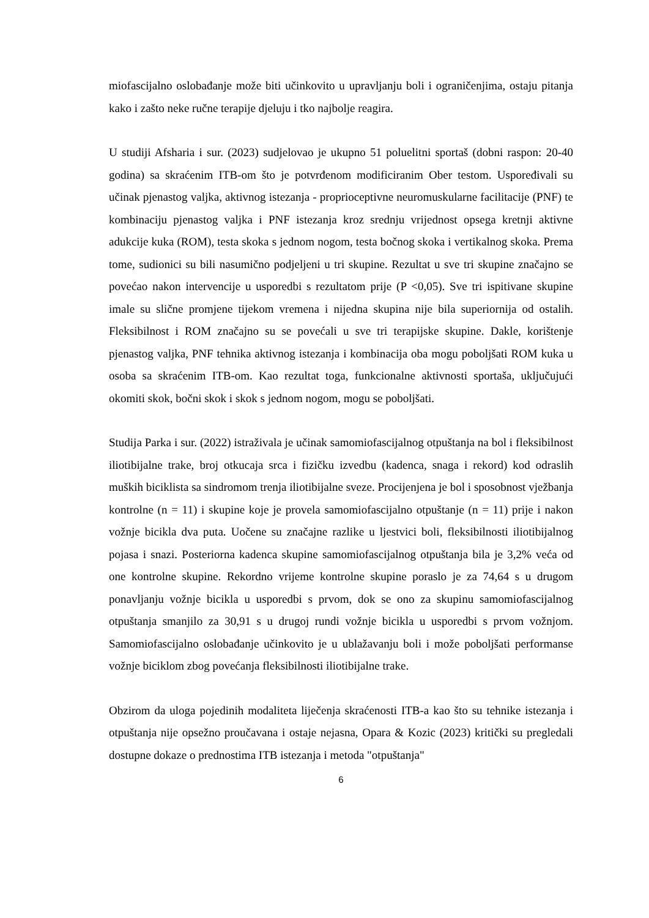miofascijalno oslobađanje može biti učinkovito u upravljanju boli i ograničenjima, ostaju pitanja kako i zašto neke ručne terapije djeluju i tko najbolje reagira.
U studiji Afsharia i sur. (2023) sudjelovao je ukupno 51 poluelitni sportaš (dobni raspon: 20-40 godina) sa skraćenim ITB-om što je potvrđenom modificiranim Ober testom. Uspoređivali su učinak pjenastog valjka, aktivnog istezanja - proprioceptivne neuromuskularne facilitacije (PNF) te kombinaciju pjenastog valjka i PNF istezanja kroz srednju vrijednost opsega kretnji aktivne adukcije kuka (ROM), testa skoka s jednom nogom, testa bočnog skoka i vertikalnog skoka. Prema tome, sudionici su bili nasumično podjeljeni u tri skupine. Rezultat u sve tri skupine značajno se povećao nakon intervencije u usporedbi s rezultatom prije (P <0,05). Sve tri ispitivane skupine imale su slične promjene tijekom vremena i nijedna skupina nije bila superiornija od ostalih. Fleksibilnost i ROM značajno su se povećali u sve tri terapijske skupine. Dakle, korištenje pjenastog valjka, PNF tehnika aktivnog istezanja i kombinacija oba mogu poboljšati ROM kuka u osoba sa skraćenim ITB-om. Kao rezultat toga, funkcionalne aktivnosti sportaša, uključujući okomiti skok, bočni skok i skok s jednom nogom, mogu se poboljšati.
Studija Parka i sur. (2022) istraživala je učinak samomiofascijalnog otpuštanja na bol i fleksibilnost iliotibijalne trake, broj otkucaja srca i fizičku izvedbu (kadenca, snaga i rekord) kod odraslih muških biciklista sa sindromom trenja iliotibijalne sveze. Procijenjena je bol i sposobnost vježbanja kontrolne (n = 11) i skupine koje je provela samomiofascijalno otpuštanje (n = 11) prije i nakon vožnje bicikla dva puta. Uočene su značajne razlike u ljestvici boli, fleksibilnosti iliotibijalnog pojasa i snazi. Posteriorna kadenca skupine samomiofascijalnog otpuštanja bila je 3,2% veća od one kontrolne skupine. Rekordno vrijeme kontrolne skupine poraslo je za 74,64 s u drugom ponavljanju vožnje bicikla u usporedbi s prvom, dok se ono za skupinu samomiofascijalnog otpuštanja smanjilo za 30,91 s u drugoj rundi vožnje bicikla u usporedbi s prvom vožnjom. Samomiofascijalno oslobađanje učinkovito je u ublažavanju boli i može poboljšati performanse vožnje biciklom zbog povećanja fleksibilnosti iliotibijalne trake.
Obzirom da uloga pojedinih modaliteta liječenja skraćenosti ITB-a kao što su tehnike istezanja i otpuštanja nije opsežno proučavana i ostaje nejasna, Opara & Kozic (2023) kritički su pregledali dostupne dokaze o prednostima ITB istezanja i metoda "otpuštanja"
6